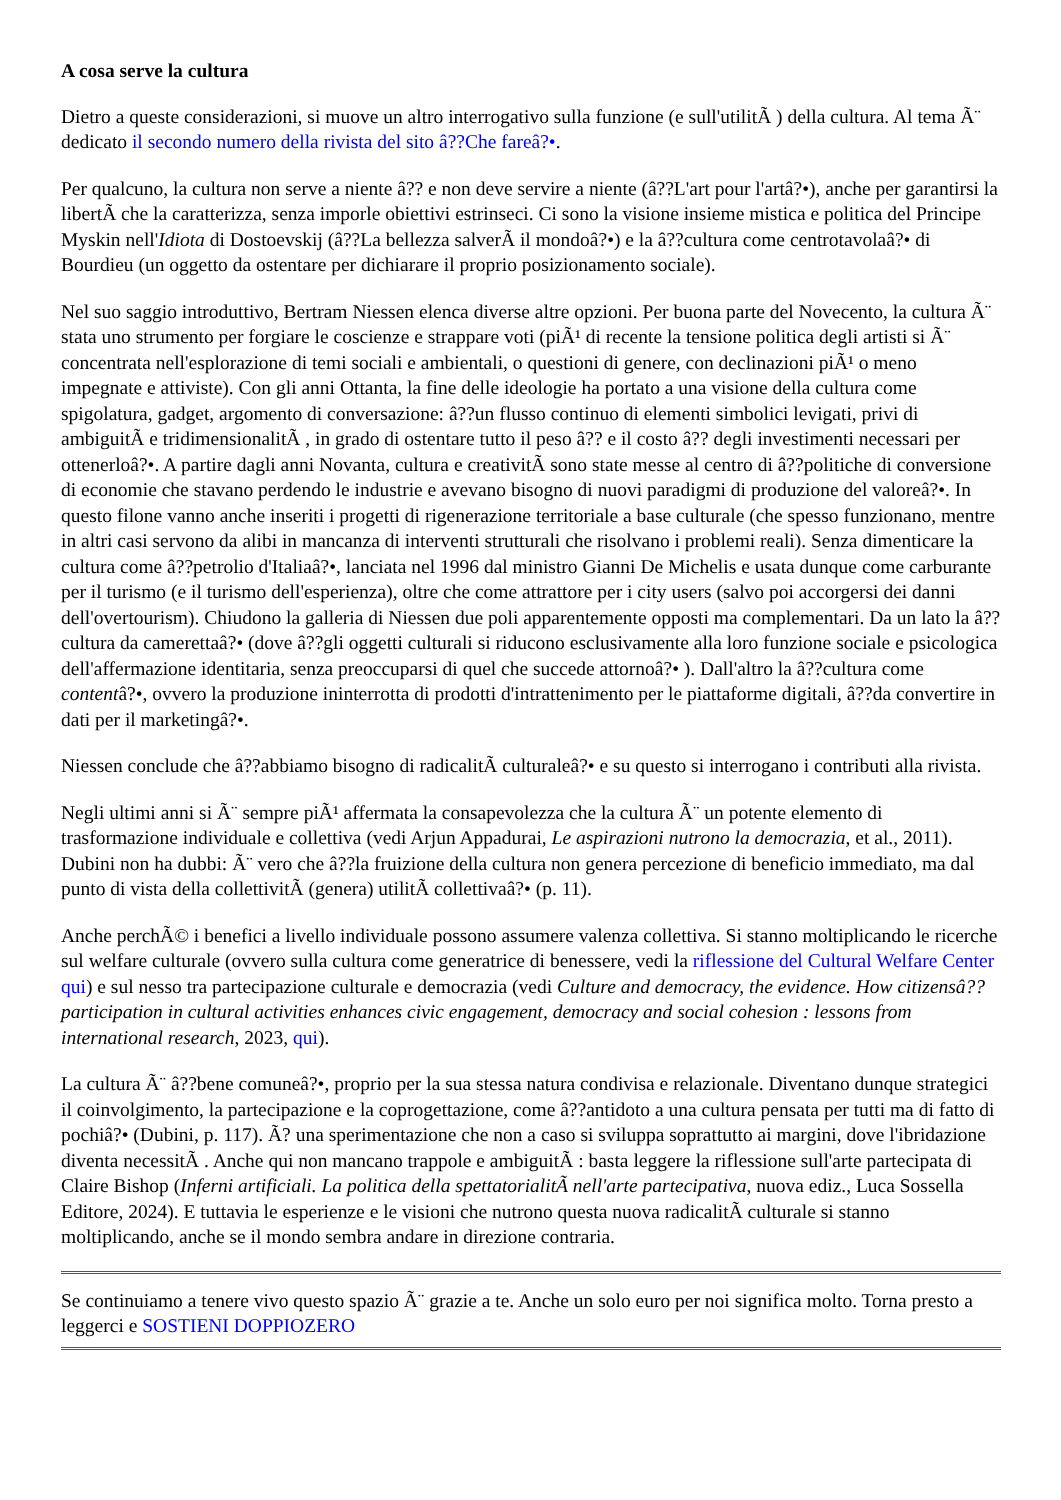A cosa serve la cultura
Dietro a queste considerazioni, si muove un altro interrogativo sulla funzione (e sull'utilitÃ ) della cultura. Al tema Ã¨ dedicato il secondo numero della rivista del sito â??Che fareâ?•.
Per qualcuno, la cultura non serve a niente â?? e non deve servire a niente (â??L'art pour l'artâ?•), anche per garantirsi la libertÃ che la caratterizza, senza imporle obiettivi estrinseci. Ci sono la visione insieme mistica e politica del Principe Myskin nell'Idiota di Dostoevskij (â??La bellezza salverÃ il mondoâ?•) e la â??cultura come centrotavolaâ?• di Bourdieu (un oggetto da ostentare per dichiarare il proprio posizionamento sociale).
Nel suo saggio introduttivo, Bertram Niessen elenca diverse altre opzioni. Per buona parte del Novecento, la cultura Ã¨ stata uno strumento per forgiare le coscienze e strappare voti (piÃ¹ di recente la tensione politica degli artisti si Ã¨ concentrata nell'esplorazione di temi sociali e ambientali, o questioni di genere, con declinazioni piÃ¹ o meno impegnate e attiviste). Con gli anni Ottanta, la fine delle ideologie ha portato a una visione della cultura come spigolatura, gadget, argomento di conversazione: â??un flusso continuo di elementi simbolici levigati, privi di ambiguitÃ e tridimensionalitÃ , in grado di ostentare tutto il peso â?? e il costo â?? degli investimenti necessari per ottenerloâ?•. A partire dagli anni Novanta, cultura e creativitÃ sono state messe al centro di â??politiche di conversione di economie che stavano perdendo le industrie e avevano bisogno di nuovi paradigmi di produzione del valoreâ?•. In questo filone vanno anche inseriti i progetti di rigenerazione territoriale a base culturale (che spesso funzionano, mentre in altri casi servono da alibi in mancanza di interventi strutturali che risolvano i problemi reali). Senza dimenticare la cultura come â??petrolio d'Italiaâ?•, lanciata nel 1996 dal ministro Gianni De Michelis e usata dunque come carburante per il turismo (e il turismo dell'esperienza), oltre che come attrattore per i city users (salvo poi accorgersi dei danni dell'overtourism). Chiudono la galleria di Niessen due poli apparentemente opposti ma complementari. Da un lato la â??cultura da camerettaâ?• (dove â??gli oggetti culturali si riducono esclusivamente alla loro funzione sociale e psicologica dell'affermazione identitaria, senza preoccuparsi di quel che succede attornoâ?• ). Dall'altro la â??cultura come contentâ?•, ovvero la produzione ininterrotta di prodotti d'intrattenimento per le piattaforme digitali, â??da convertire in dati per il marketingâ?•.
Niessen conclude che â??abbiamo bisogno di radicalitÃ culturaleâ?• e su questo si interrogano i contributi alla rivista.
Negli ultimi anni si Ã¨ sempre piÃ¹ affermata la consapevolezza che la cultura Ã¨ un potente elemento di trasformazione individuale e collettiva (vedi Arjun Appadurai, Le aspirazioni nutrono la democrazia, et al., 2011). Dubini non ha dubbi: Ã¨ vero che â??la fruizione della cultura non genera percezione di beneficio immediato, ma dal punto di vista della collettivitÃ (genera) utilitÃ collettivaâ?• (p. 11).
Anche perchÃ© i benefici a livello individuale possono assumere valenza collettiva. Si stanno moltiplicando le ricerche sul welfare culturale (ovvero sulla cultura come generatrice di benessere, vedi la riflessione del Cultural Welfare Center qui) e sul nesso tra partecipazione culturale e democrazia (vedi Culture and democracy, the evidence. How citizensâ?? participation in cultural activities enhances civic engagement, democracy and social cohesion : lessons from international research, 2023, qui).
La cultura Ã¨ â??bene comuneâ?•, proprio per la sua stessa natura condivisa e relazionale. Diventano dunque strategici il coinvolgimento, la partecipazione e la coprogettazione, come â??antidoto a una cultura pensata per tutti ma di fatto di pochiâ?• (Dubini, p. 117). Ã? una sperimentazione che non a caso si sviluppa soprattutto ai margini, dove l'ibridazione diventa necessitÃ . Anche qui non mancano trappole e ambiguitÃ : basta leggere la riflessione sull'arte partecipata di Claire Bishop (Inferni artificiali. La politica della spettatorialitÃ nell'arte partecipativa, nuova ediz., Luca Sossella Editore, 2024). E tuttavia le esperienze e le visioni che nutrono questa nuova radicalitÃ culturale si stanno moltiplicando, anche se il mondo sembra andare in direzione contraria.
Se continuiamo a tenere vivo questo spazio Ã¨ grazie a te. Anche un solo euro per noi significa molto. Torna presto a leggerci e SOSTIENI DOPPIOZERO